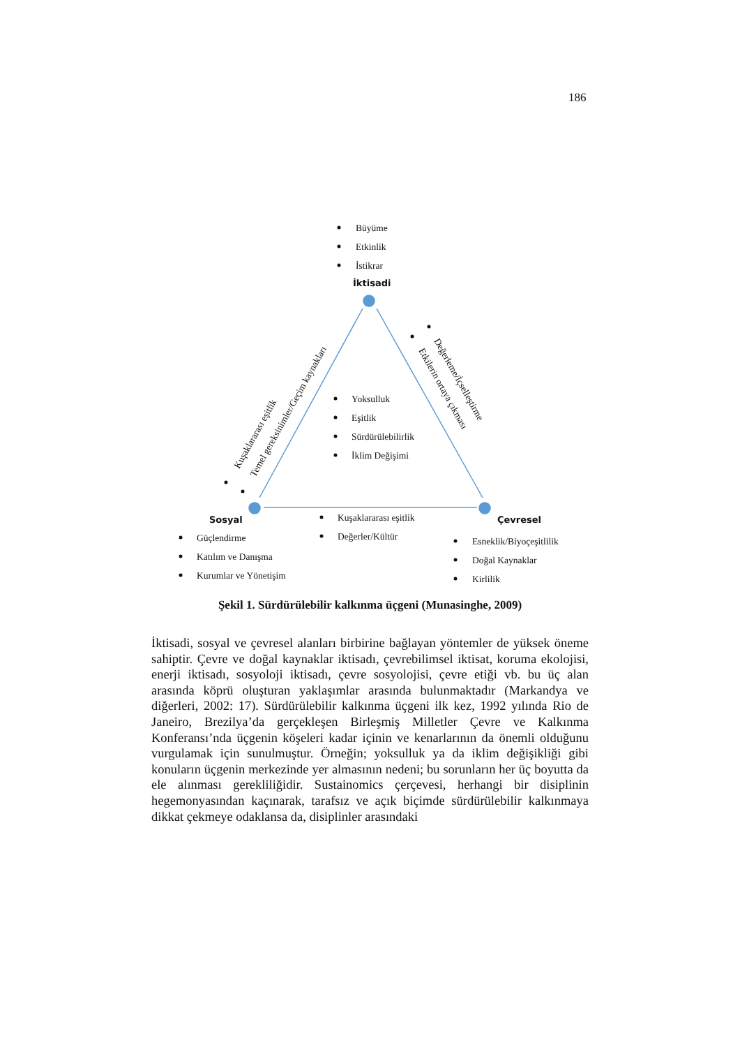186
Büyüme
Etkinlik
İstikrar
İktisadi
Yoksulluk
Eşitlik
Sürdürülebilirlik
İklim Değişimi
Sosyal
Güçlendirme
Katılım ve Danışma
Kurumlar ve Yönetişim
Kuşaklararası eşitlik
Değerler/Kültür
Çevresel
Esneklik/Biyoçeşitlilik
Doğal Kaynaklar
Kirlilik
Kuşaklararası eşitlik
Temel gereksinimler/Geçim kaynakları
Değerleme/İçselleştirme
Etkilerin ortaya çıkması
Şekil 1. Sürdürülebilir kalkınma üçgeni (Munasinghe, 2009)
İktisadi, sosyal ve çevresel alanları birbirine bağlayan yöntemler de yüksek öneme sahiptir. Çevre ve doğal kaynaklar iktisadı, çevrebilimsel iktisat, koruma ekolojisi, enerji iktisadı, sosyoloji iktisadı, çevre sosyolojisi, çevre etiği vb. bu üç alan arasında köprü oluşturan yaklaşımlar arasında bulunmaktadır (Markandya ve diğerleri, 2002: 17). Sürdürülebilir kalkınma üçgeni ilk kez, 1992 yılında Rio de Janeiro, Brezilya’da gerçekleşen Birleşmiş Milletler Çevre ve Kalkınma Konferansı’nda üçgenin köşeleri kadar içinin ve kenarlarının da önemli olduğunu vurgulamak için sunulmuştur. Örneğin; yoksulluk ya da iklim değişikliği gibi konuların üçgenin merkezinde yer almasının nedeni; bu sorunların her üç boyutta da ele alınması gerekliliğidir. Sustainomics çerçevesi, herhangi bir disiplinin hegemonyasından kaçınarak, tarafsız ve açık biçimde sürdürülebilir kalkınmaya dikkat çekmeye odaklansa da, disiplinler arasındaki